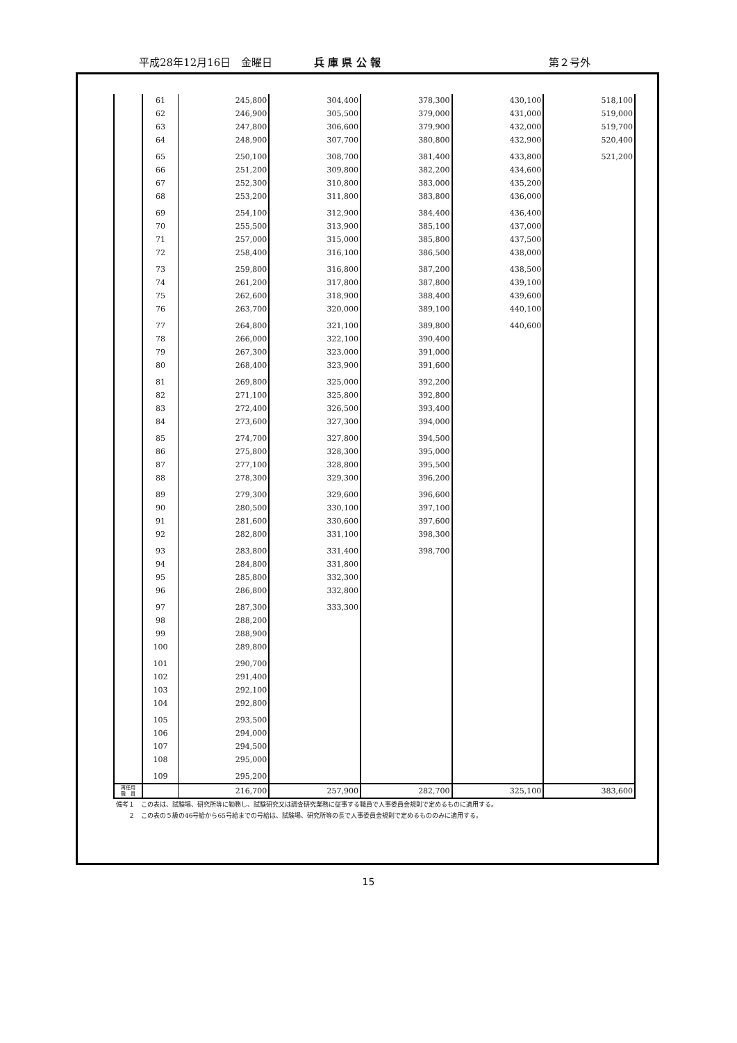平成28年12月16日　金曜日 兵 庫 県 公 報 第２号外
| | 61 | 245,800 | 304,400 | 378,300 | 430,100 | 518,100 |
| | 62 | 246,900 | 305,500 | 379,000 | 431,000 | 519,000 |
| | 63 | 247,800 | 306,600 | 379,900 | 432,000 | 519,700 |
| | 64 | 248,900 | 307,700 | 380,800 | 432,900 | 520,400 |
| | 65 | 250,100 | 308,700 | 381,400 | 433,800 | 521,200 |
| | 66 | 251,200 | 309,800 | 382,200 | 434,600 | |
| | 67 | 252,300 | 310,800 | 383,000 | 435,200 | |
| | 68 | 253,200 | 311,800 | 383,800 | 436,000 | |
| | 69 | 254,100 | 312,900 | 384,400 | 436,400 | |
| | 70 | 255,500 | 313,900 | 385,100 | 437,000 | |
| | 71 | 257,000 | 315,000 | 385,800 | 437,500 | |
| | 72 | 258,400 | 316,100 | 386,500 | 438,000 | |
| | 73 | 259,800 | 316,800 | 387,200 | 438,500 | |
| | 74 | 261,200 | 317,800 | 387,800 | 439,100 | |
| | 75 | 262,600 | 318,900 | 388,400 | 439,600 | |
| | 76 | 263,700 | 320,000 | 389,100 | 440,100 | |
| | 77 | 264,800 | 321,100 | 389,800 | 440,600 | |
| | 78 | 266,000 | 322,100 | 390,400 | | |
| | 79 | 267,300 | 323,000 | 391,000 | | |
| | 80 | 268,400 | 323,900 | 391,600 | | |
| | 81 | 269,800 | 325,000 | 392,200 | | |
| | 82 | 271,100 | 325,800 | 392,800 | | |
| | 83 | 272,400 | 326,500 | 393,400 | | |
| | 84 | 273,600 | 327,300 | 394,000 | | |
| | 85 | 274,700 | 327,800 | 394,500 | | |
| | 86 | 275,800 | 328,300 | 395,000 | | |
| | 87 | 277,100 | 328,800 | 395,500 | | |
| | 88 | 278,300 | 329,300 | 396,200 | | |
| | 89 | 279,300 | 329,600 | 396,600 | | |
| | 90 | 280,500 | 330,100 | 397,100 | | |
| | 91 | 281,600 | 330,600 | 397,600 | | |
| | 92 | 282,800 | 331,100 | 398,300 | | |
| | 93 | 283,800 | 331,400 | 398,700 | | |
| | 94 | 284,800 | 331,800 | | | |
| | 95 | 285,800 | 332,300 | | | |
| | 96 | 286,800 | 332,800 | | | |
| | 97 | 287,300 | 333,300 | | | |
| | 98 | 288,200 | | | | |
| | 99 | 288,900 | | | | |
| | 100 | 289,800 | | | | |
| | 101 | 290,700 | | | | |
| | 102 | 291,400 | | | | |
| | 103 | 292,100 | | | | |
| | 104 | 292,800 | | | | |
| | 105 | 293,500 | | | | |
| | 106 | 294,000 | | | | |
| | 107 | 294,500 | | | | |
| | 108 | 295,000 | | | | |
| | 109 | 295,200 | | | | |
| 再任用 職 員 | | 216,700 | 257,900 | 282,700 | 325,100 | 383,600 |
備考１　この表は、試験場、研究所等に勤務し、試験研究又は調査研究業務に従事する職員で人事委員会規則で定めるものに適用する。
　　２　この表の５級の46号給から65号給までの号給は、試験場、研究所等の長で人事委員会規則で定めるもののみに適用する。
15